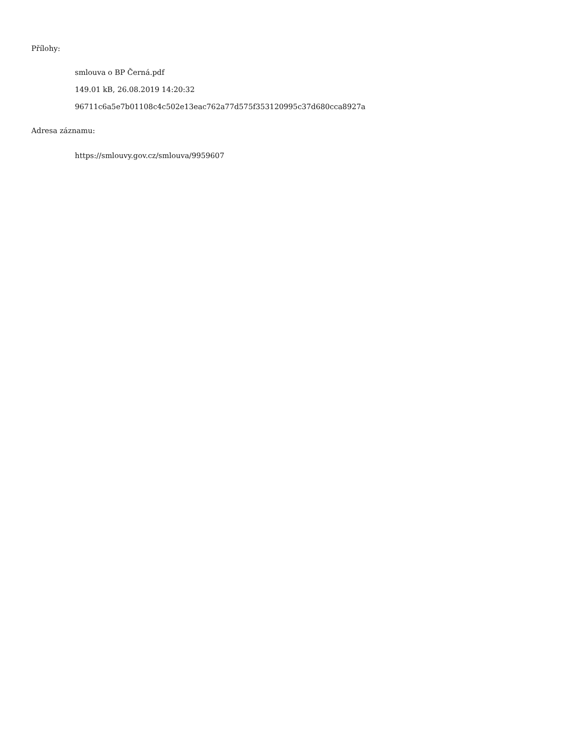Přílohy:
smlouva o BP Černá.pdf
149.01 kB, 26.08.2019 14:20:32
96711c6a5e7b01108c4c502e13eac762a77d575f353120995c37d680cca8927a
Adresa záznamu:
https://smlouvy.gov.cz/smlouva/9959607